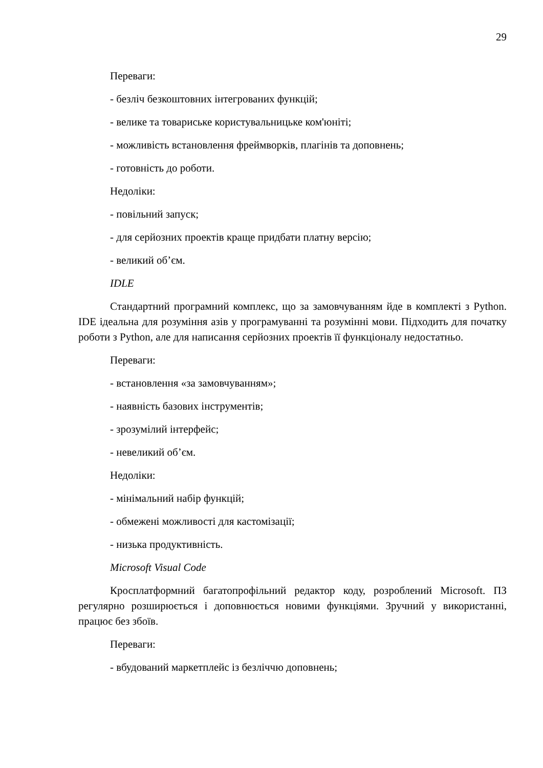29
Переваги:
- безліч безкоштовних інтегрованих функцій;
- велике та товариське користувальницьке ком'юніті;
- можливість встановлення фреймворків, плагінів та доповнень;
- готовність до роботи.
Недоліки:
- повільний запуск;
- для серйозних проектів краще придбати платну версію;
- великий об’єм.
IDLE
Стандартний програмний комплекс, що за замовчуванням йде в комплекті з Python. IDE ідеальна для розуміння азів у програмуванні та розумінні мови. Підходить для початку роботи з Python, але для написання серйозних проектів її функціоналу недостатньо.
Переваги:
- встановлення «за замовчуванням»;
- наявність базових інструментів;
- зрозумілий інтерфейс;
- невеликий об’єм.
Недоліки:
- мінімальний набір функцій;
- обмежені можливості для кастомізації;
- низька продуктивність.
Microsoft Visual Code
Кросплатформний багатопрофільний редактор коду, розроблений Microsoft. ПЗ регулярно розширюється і доповнюється новими функціями. Зручний у використанні, працює без збоїв.
Переваги:
- вбудований маркетплейс із безліччю доповнень;